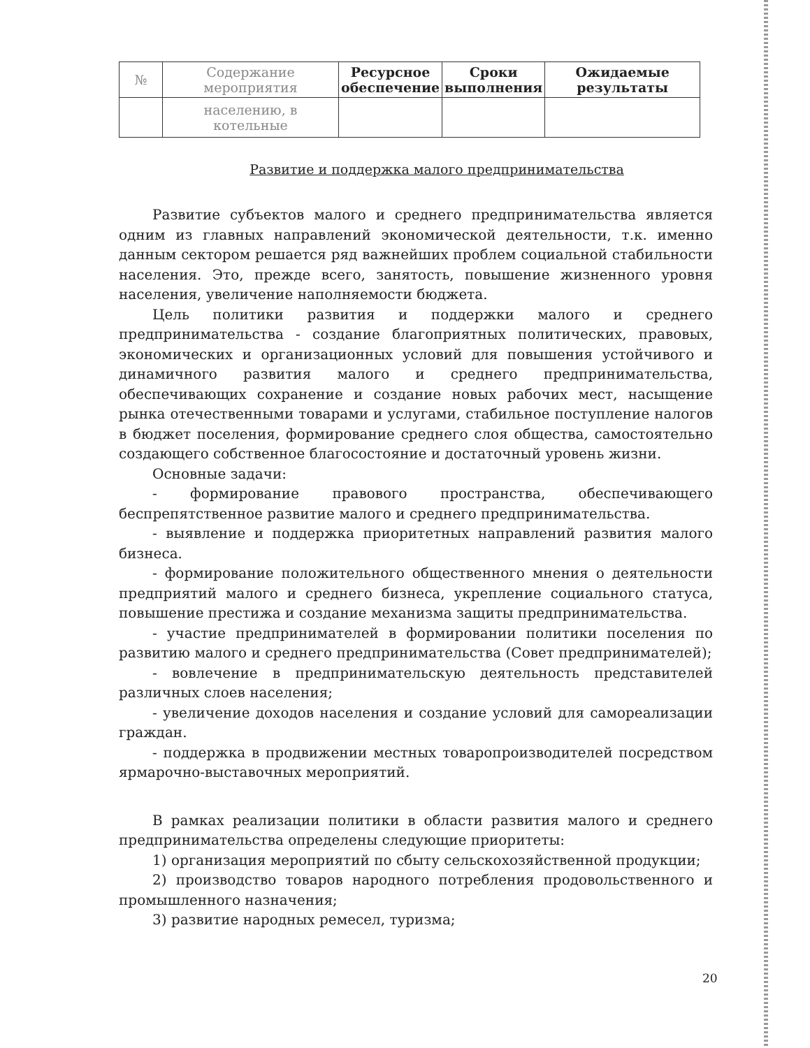| № | Содержание мероприятия | Ресурсное обеспечение | Сроки выполнения | Ожидаемые результаты |
| --- | --- | --- | --- | --- |
| | населению, в котельные | | | |
Развитие и поддержка малого предпринимательства
Развитие субъектов малого и среднего предпринимательства является одним из главных направлений экономической деятельности, т.к. именно данным сектором решается ряд важнейших проблем социальной стабильности населения. Это, прежде всего, занятость, повышение жизненного уровня населения, увеличение наполняемости бюджета.
Цель политики развития и поддержки малого и среднего предпринимательства - создание благоприятных политических, правовых, экономических и организационных условий для повышения устойчивого и динамичного развития малого и среднего предпринимательства, обеспечивающих сохранение и создание новых рабочих мест, насыщение рынка отечественными товарами и услугами, стабильное поступление налогов в бюджет поселения, формирование среднего слоя общества, самостоятельно создающего собственное благосостояние и достаточный уровень жизни.
Основные задачи:
- формирование правового пространства, обеспечивающего беспрепятственное развитие малого и среднего предпринимательства.
- выявление и поддержка приоритетных направлений развития малого бизнеса.
- формирование положительного общественного мнения о деятельности предприятий малого и среднего бизнеса, укрепление социального статуса, повышение престижа и создание механизма защиты предпринимательства.
- участие предпринимателей в формировании политики поселения по развитию малого и среднего предпринимательства (Совет предпринимателей);
- вовлечение в предпринимательскую деятельность представителей различных слоев населения;
- увеличение доходов населения и создание условий для самореализации граждан.
- поддержка в продвижении местных товаропроизводителей посредством ярмарочно-выставочных мероприятий.
В рамках реализации политики в области развития малого и среднего предпринимательства определены следующие приоритеты:
1) организация мероприятий по сбыту сельскохозяйственной продукции;
2) производство товаров народного потребления продовольственного и промышленного назначения;
3) развитие народных ремесел, туризма;
20